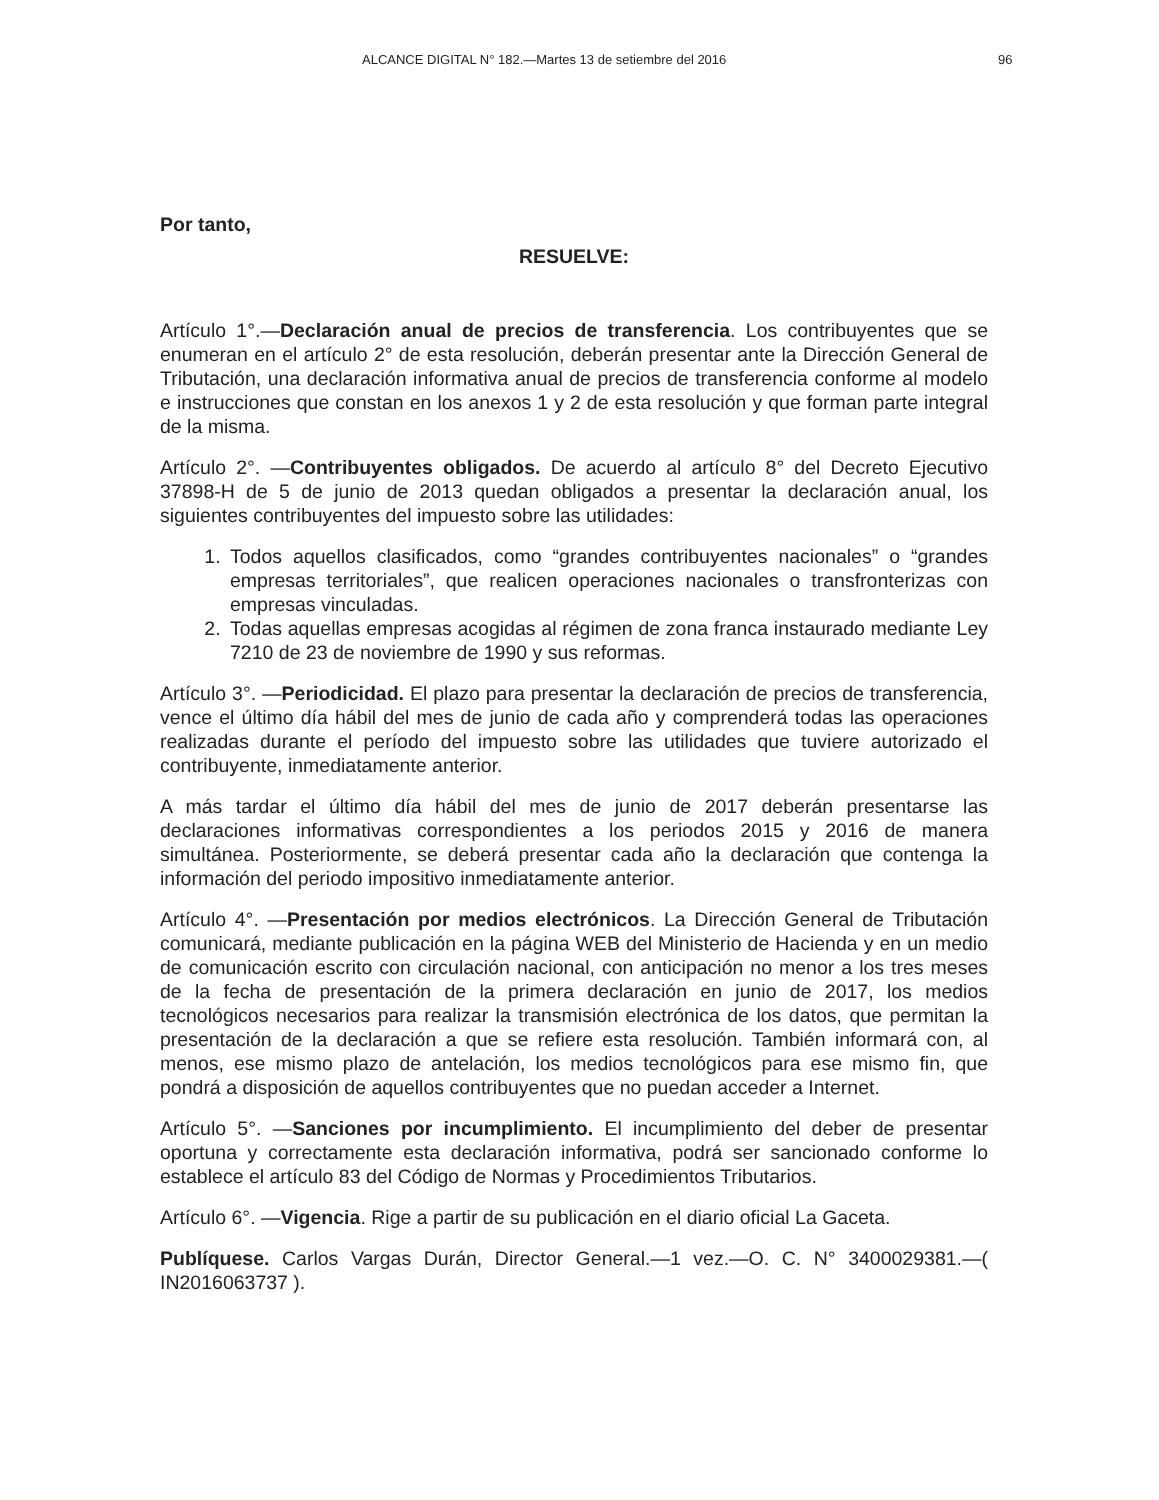ALCANCE DIGITAL N° 182.—Martes 13 de setiembre del 2016 96
Por tanto,
RESUELVE:
Artículo 1°.—Declaración anual de precios de transferencia. Los contribuyentes que se enumeran en el artículo 2° de esta resolución, deberán presentar ante la Dirección General de Tributación, una declaración informativa anual de precios de transferencia conforme al modelo e instrucciones que constan en los anexos 1 y 2 de esta resolución y que forman parte integral de la misma.
Artículo 2°. —Contribuyentes obligados. De acuerdo al artículo 8° del Decreto Ejecutivo 37898-H de 5 de junio de 2013 quedan obligados a presentar la declaración anual, los siguientes contribuyentes del impuesto sobre las utilidades:
1. Todos aquellos clasificados, como “grandes contribuyentes nacionales” o “grandes empresas territoriales”, que realicen operaciones nacionales o transfronterizas con empresas vinculadas.
2. Todas aquellas empresas acogidas al régimen de zona franca instaurado mediante Ley 7210 de 23 de noviembre de 1990 y sus reformas.
Artículo 3°. —Periodicidad. El plazo para presentar la declaración de precios de transferencia, vence el último día hábil del mes de junio de cada año y comprenderá todas las operaciones realizadas durante el período del impuesto sobre las utilidades que tuviere autorizado el contribuyente, inmediatamente anterior.
A más tardar el último día hábil del mes de junio de 2017 deberán presentarse las declaraciones informativas correspondientes a los periodos 2015 y 2016 de manera simultánea. Posteriormente, se deberá presentar cada año la declaración que contenga la información del periodo impositivo inmediatamente anterior.
Artículo 4°. —Presentación por medios electrónicos. La Dirección General de Tributación comunicará, mediante publicación en la página WEB del Ministerio de Hacienda y en un medio de comunicación escrito con circulación nacional, con anticipación no menor a los tres meses de la fecha de presentación de la primera declaración en junio de 2017, los medios tecnológicos necesarios para realizar la transmisión electrónica de los datos, que permitan la presentación de la declaración a que se refiere esta resolución. También informará con, al menos, ese mismo plazo de antelación, los medios tecnológicos para ese mismo fin, que pondrá a disposición de aquellos contribuyentes que no puedan acceder a Internet.
Artículo 5°. —Sanciones por incumplimiento. El incumplimiento del deber de presentar oportuna y correctamente esta declaración informativa, podrá ser sancionado conforme lo establece el artículo 83 del Código de Normas y Procedimientos Tributarios.
Artículo 6°. —Vigencia. Rige a partir de su publicación en el diario oficial La Gaceta.
Publíquese. Carlos Vargas Durán, Director General.—1 vez.—O. C. N° 3400029381.—( IN2016063737 ).